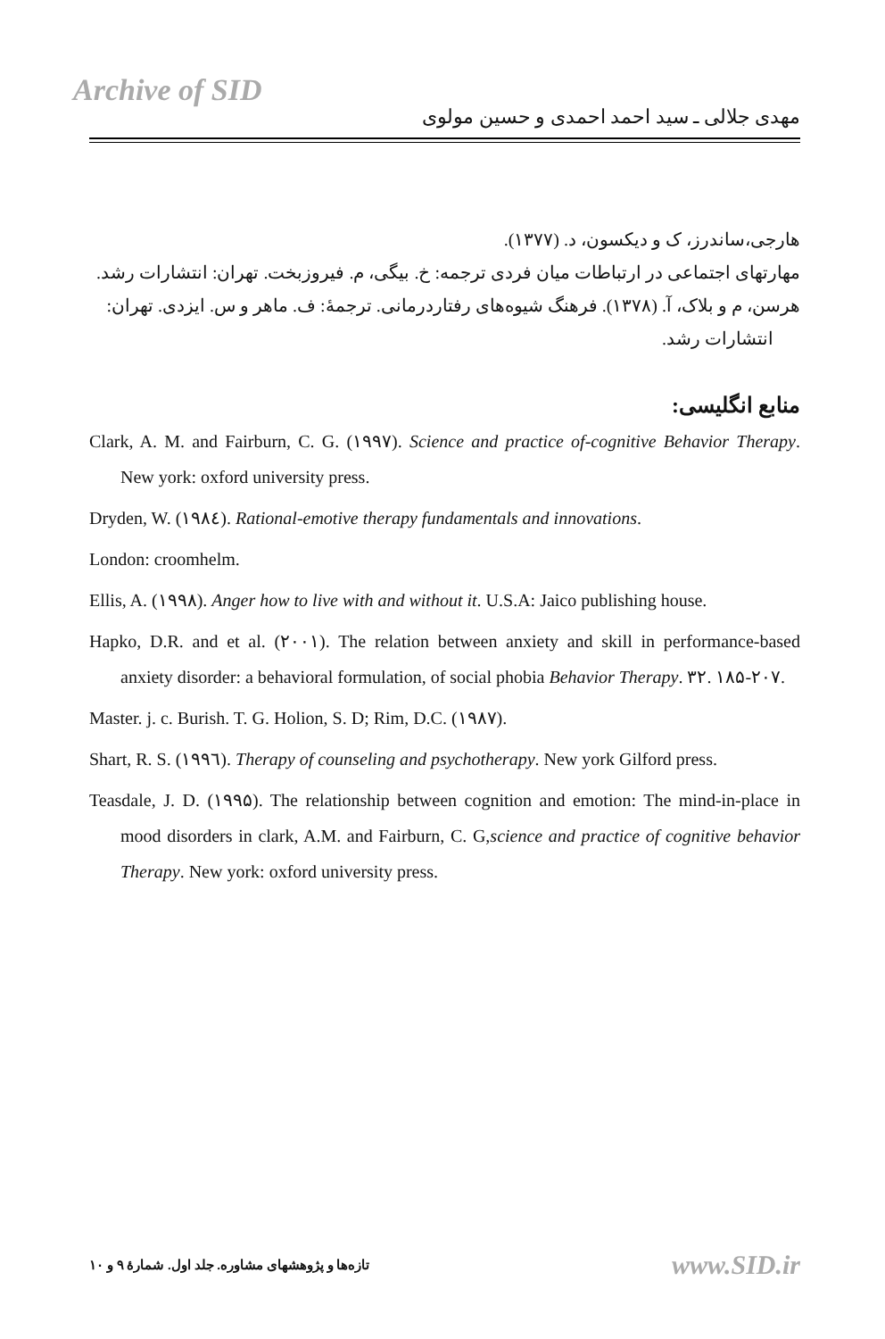Archive of SID
مهدی جلالی ـ سید احمد احمدی و حسین مولوی
هارجی،ساندرز، ک و دیکسون، د. (۱۳۷۷).
مهارتهای اجتماعی در ارتباطات میان فردی ترجمه: خ. بیگی، م. فیروزبخت. تهران: انتشارات رشد.
هرسن، م و بلاک، آ. (۱۳۷۸). فرهنگ شیوه‌های رفتاردرمانی. ترجمهٔ: ف. ماهر و س. ایزدی. تهران: انتشارات رشد.
منابع انگلیسی:
Clark, A. M. and Fairburn, C. G. (۱۹۹۷). Science and practice of-cognitive Behavior Therapy. New york: oxford university press.
Dryden, W. (۱۹۸٤). Rational-emotive therapy fundamentals and innovations.
London: croomhelm.
Ellis, A. (۱۹۹۸). Anger how to live with and without it. U.S.A: Jaico publishing house.
Hapko, D.R. and et al. (۲۰۰۱). The relation between anxiety and skill in performance-based anxiety disorder: a behavioral formulation, of social phobia Behavior Therapy. ۳۲. ۱۸۵-۲۰۷.
Master. j. c. Burish. T. G. Holion, S. D; Rim, D.C. (۱۹۸۷).
Shart, R. S. (۱۹۹٦). Therapy of counseling and psychotherapy. New york Gilford press.
Teasdale, J. D. (۱۹۹۵). The relationship between cognition and emotion: The mind-in-place in mood disorders in clark, A.M. and Fairburn, C. G,science and practice of cognitive behavior Therapy. New york: oxford university press.
تازه‌ها و پژوهشهای مشاوره. جلد اول. شمارهٔ ۹ و ۱۰ www.SID.ir